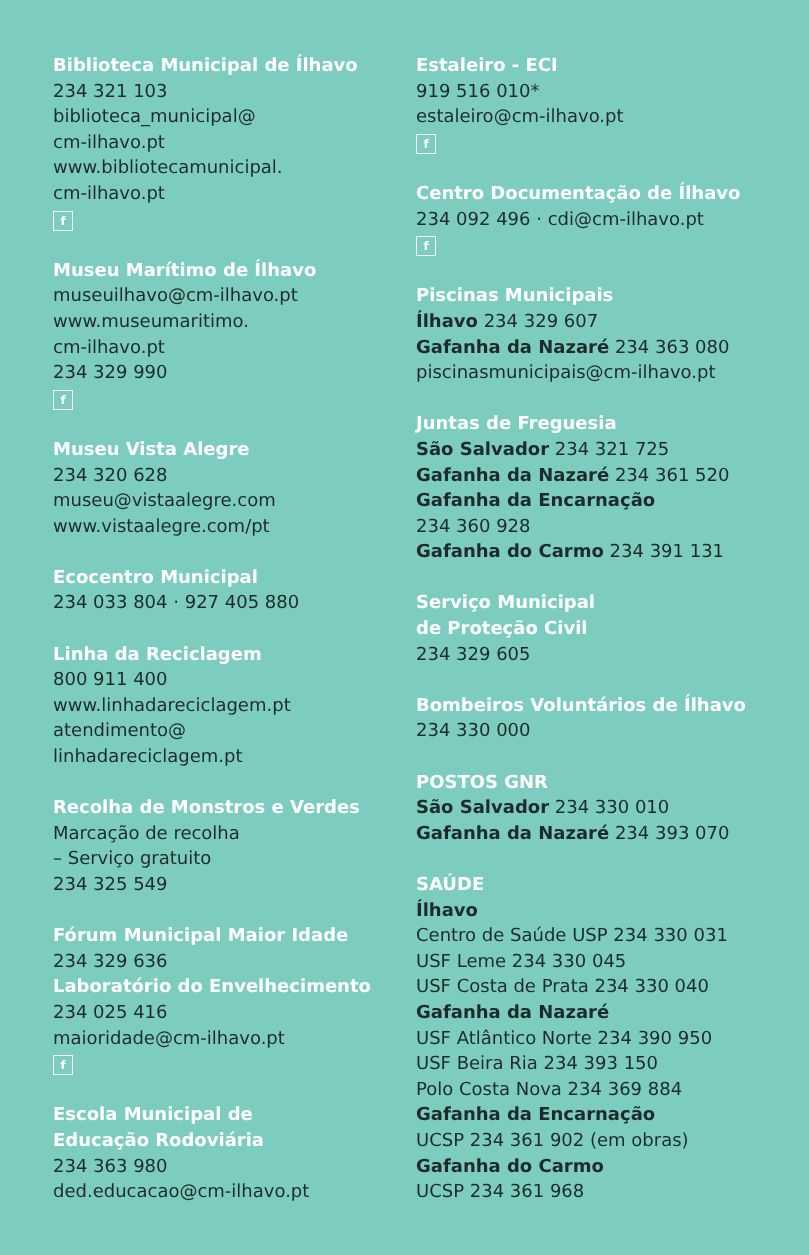Biblioteca Municipal de Ílhavo
234 321 103
biblioteca_municipal@
cm-ilhavo.pt
www.bibliotecamunicipal.
cm-ilhavo.pt
f
Museu Marítimo de Ílhavo
museuilhavo@cm-ilhavo.pt
www.museumaritimo.
cm-ilhavo.pt
234 329 990
f
Museu Vista Alegre
234 320 628
museu@vistaalegre.com
www.vistaalegre.com/pt
Ecocentro Municipal
234 033 804 · 927 405 880
Linha da Reciclagem
800 911 400
www.linhadareciclagem.pt
atendimento@
linhadareciclagem.pt
Recolha de Monstros e Verdes
Marcação de recolha
– Serviço gratuito
234 325 549
Fórum Municipal Maior Idade
234 329 636
Laboratório do Envelhecimento
234 025 416
maioridade@cm-ilhavo.pt
f
Escola Municipal de
Educação Rodoviária
234 363 980
ded.educacao@cm-ilhavo.pt
Estaleiro - ECI
919 516 010*
estaleiro@cm-ilhavo.pt
f
Centro Documentação de Ílhavo
234 092 496 · cdi@cm-ilhavo.pt
f
Piscinas Municipais
Ílhavo 234 329 607
Gafanha da Nazaré 234 363 080
piscinasmunicipais@cm-ilhavo.pt
Juntas de Freguesia
São Salvador 234 321 725
Gafanha da Nazaré 234 361 520
Gafanha da Encarnação
234 360 928
Gafanha do Carmo 234 391 131
Serviço Municipal
de Proteção Civil
234 329 605
Bombeiros Voluntários de Ílhavo
234 330 000
POSTOS GNR
São Salvador 234 330 010
Gafanha da Nazaré 234 393 070
SAÚDE
Ílhavo
Centro de Saúde USP 234 330 031
USF Leme 234 330 045
USF Costa de Prata 234 330 040
Gafanha da Nazaré
USF Atlântico Norte 234 390 950
USF Beira Ria 234 393 150
Polo Costa Nova 234 369 884
Gafanha da Encarnação
UCSP 234 361 902 (em obras)
Gafanha do Carmo
UCSP 234 361 968